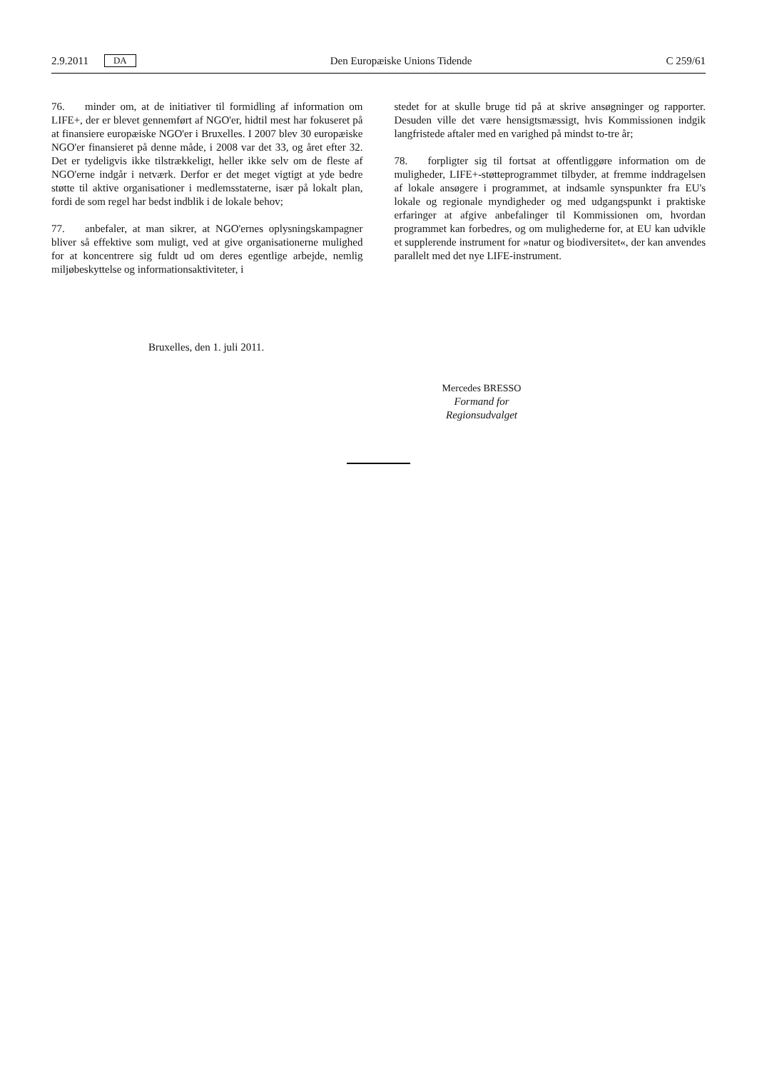2.9.2011 DA Den Europæiske Unions Tidende C 259/61
76. minder om, at de initiativer til formidling af information om LIFE+, der er blevet gennemført af NGO'er, hidtil mest har fokuseret på at finansiere europæiske NGO'er i Bruxelles. I 2007 blev 30 europæiske NGO'er finansieret på denne måde, i 2008 var det 33, og året efter 32. Det er tydeligvis ikke tilstrækkeligt, heller ikke selv om de fleste af NGO'erne indgår i netværk. Derfor er det meget vigtigt at yde bedre støtte til aktive organisationer i medlemsstaterne, især på lokalt plan, fordi de som regel har bedst indblik i de lokale behov;
77. anbefaler, at man sikrer, at NGO'ernes oplysningskampagner bliver så effektive som muligt, ved at give organisationerne mulighed for at koncentrere sig fuldt ud om deres egentlige arbejde, nemlig miljøbeskyttelse og informationsaktiviteter, i
stedet for at skulle bruge tid på at skrive ansøgninger og rapporter. Desuden ville det være hensigtsmæssigt, hvis Kommissionen indgik langfristede aftaler med en varighed på mindst to-tre år;
78. forpligter sig til fortsat at offentliggøre information om de muligheder, LIFE+-støtteprogrammet tilbyder, at fremme inddragelsen af lokale ansøgere i programmet, at indsamle synspunkter fra EU's lokale og regionale myndigheder og med udgangspunkt i praktiske erfaringer at afgive anbefalinger til Kommissionen om, hvordan programmet kan forbedres, og om mulighederne for, at EU kan udvikle et supplerende instrument for »natur og biodiversitet«, der kan anvendes parallelt med det nye LIFE-instrument.
Bruxelles, den 1. juli 2011.
Mercedes BRESSO
Formand for
Regionsudvalget